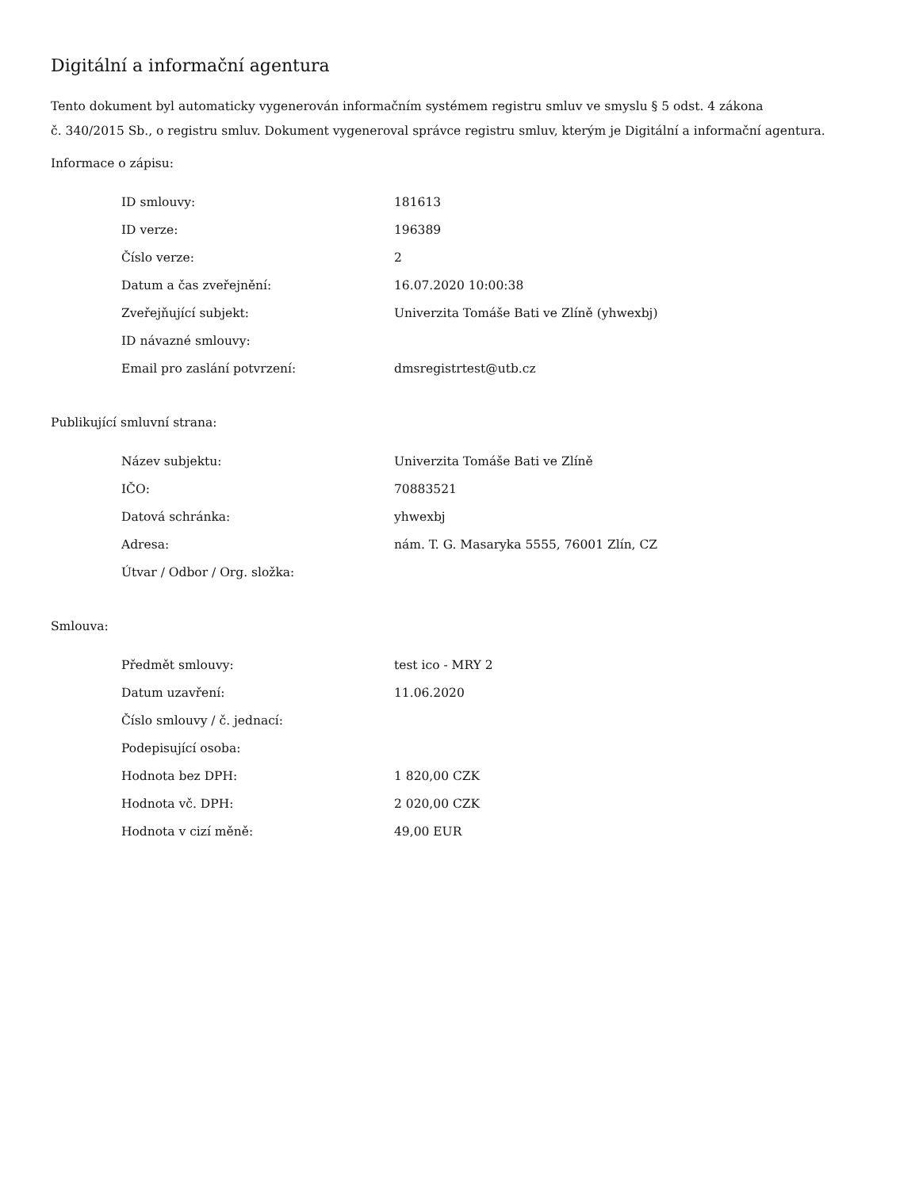Digitální a informační agentura
Tento dokument byl automaticky vygenerován informačním systémem registru smluv ve smyslu § 5 odst. 4 zákona
č. 340/2015 Sb., o registru smluv. Dokument vygeneroval správce registru smluv, kterým je Digitální a informační agentura.
Informace o zápisu:
| ID smlouvy: | 181613 |
| ID verze: | 196389 |
| Číslo verze: | 2 |
| Datum a čas zveřejnění: | 16.07.2020 10:00:38 |
| Zveřejňující subjekt: | Univerzita Tomáše Bati ve Zlíně (yhwexbj) |
| ID návazné smlouvy: | |
| Email pro zaslání potvrzení: | dmsregistrtest@utb.cz |
Publikující smluvní strana:
| Název subjektu: | Univerzita Tomáše Bati ve Zlíně |
| IČO: | 70883521 |
| Datová schránka: | yhwexbj |
| Adresa: | nám. T. G. Masaryka 5555, 76001 Zlín, CZ |
| Útvar / Odbor / Org. složka: | |
Smlouva:
| Předmět smlouvy: | test ico - MRY 2 |
| Datum uzavření: | 11.06.2020 |
| Číslo smlouvy / č. jednací: | |
| Podepisující osoba: | |
| Hodnota bez DPH: | 1 820,00 CZK |
| Hodnota vč. DPH: | 2 020,00 CZK |
| Hodnota v cizí měně: | 49,00 EUR |